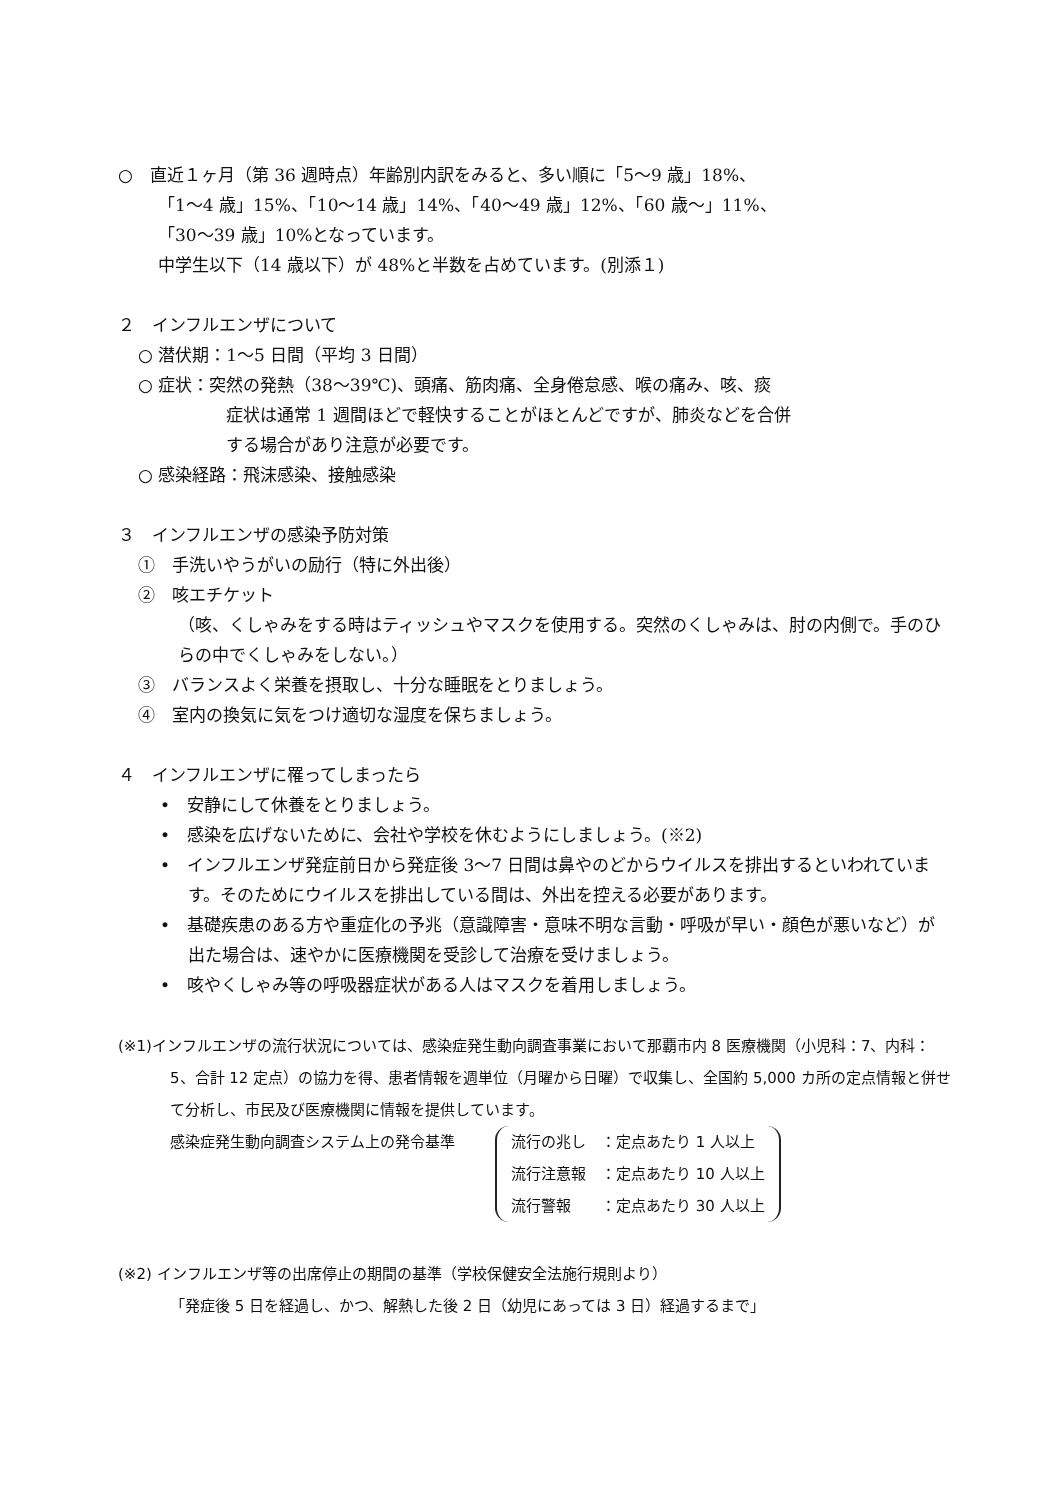○　直近１ヶ月（第 36 週時点）年齢別内訳をみると、多い順に「5～9 歳」18%、
「1～4 歳」15%、「10～14 歳」14%、「40～49 歳」12%、「60 歳～」11%、
「30～39 歳」10%となっています。
中学生以下（14 歳以下）が 48%と半数を占めています。(別添１)
２　インフルエンザについて
○ 潜伏期：1～5 日間（平均 3 日間）
○ 症状：突然の発熱（38～39℃)、頭痛、筋肉痛、全身倦怠感、喉の痛み、咳、痰
症状は通常 1 週間ほどで軽快することがほとんどですが、肺炎などを合併
する場合があり注意が必要です。
○ 感染経路：飛沫感染、接触感染
３　インフルエンザの感染予防対策
①　手洗いやうがいの励行（特に外出後）
②　咳エチケット
（咳、くしゃみをする時はティッシュやマスクを使用する。突然のくしゃみは、肘の内側で。手のひらの中でくしゃみをしない。）
③　バランスよく栄養を摂取し、十分な睡眠をとりましょう。
④　室内の換気に気をつけ適切な湿度を保ちましょう。
４　インフルエンザに罹ってしまったら
•　安静にして休養をとりましょう。
•　感染を広げないために、会社や学校を休むようにしましょう。(※2)
•　インフルエンザ発症前日から発症後 3～7 日間は鼻やのどからウイルスを排出するといわれています。そのためにウイルスを排出している間は、外出を控える必要があります。
•　基礎疾患のある方や重症化の予兆（意識障害・意味不明な言動・呼吸が早い・顔色が悪いなど）が出た場合は、速やかに医療機関を受診して治療を受けましょう。
•　咳やくしゃみ等の呼吸器症状がある人はマスクを着用しましょう。
(※1)インフルエンザの流行状況については、感染症発生動向調査事業において那覇市内 8 医療機関（小児科：7、内科：5、合計 12 定点）の協力を得、患者情報を週単位（月曜から日曜）で収集し、全国約 5,000 カ所の定点情報と併せて分析し、市民及び医療機関に情報を提供しています。
感染症発生動向調査システム上の発令基準
流行の兆し　：定点あたり 1 人以上
流行注意報　：定点あたり 10 人以上
流行警報　　：定点あたり 30 人以上
(※2) インフルエンザ等の出席停止の期間の基準（学校保健安全法施行規則より）
「発症後 5 日を経過し、かつ、解熱した後 2 日（幼児にあっては 3 日）経過するまで」